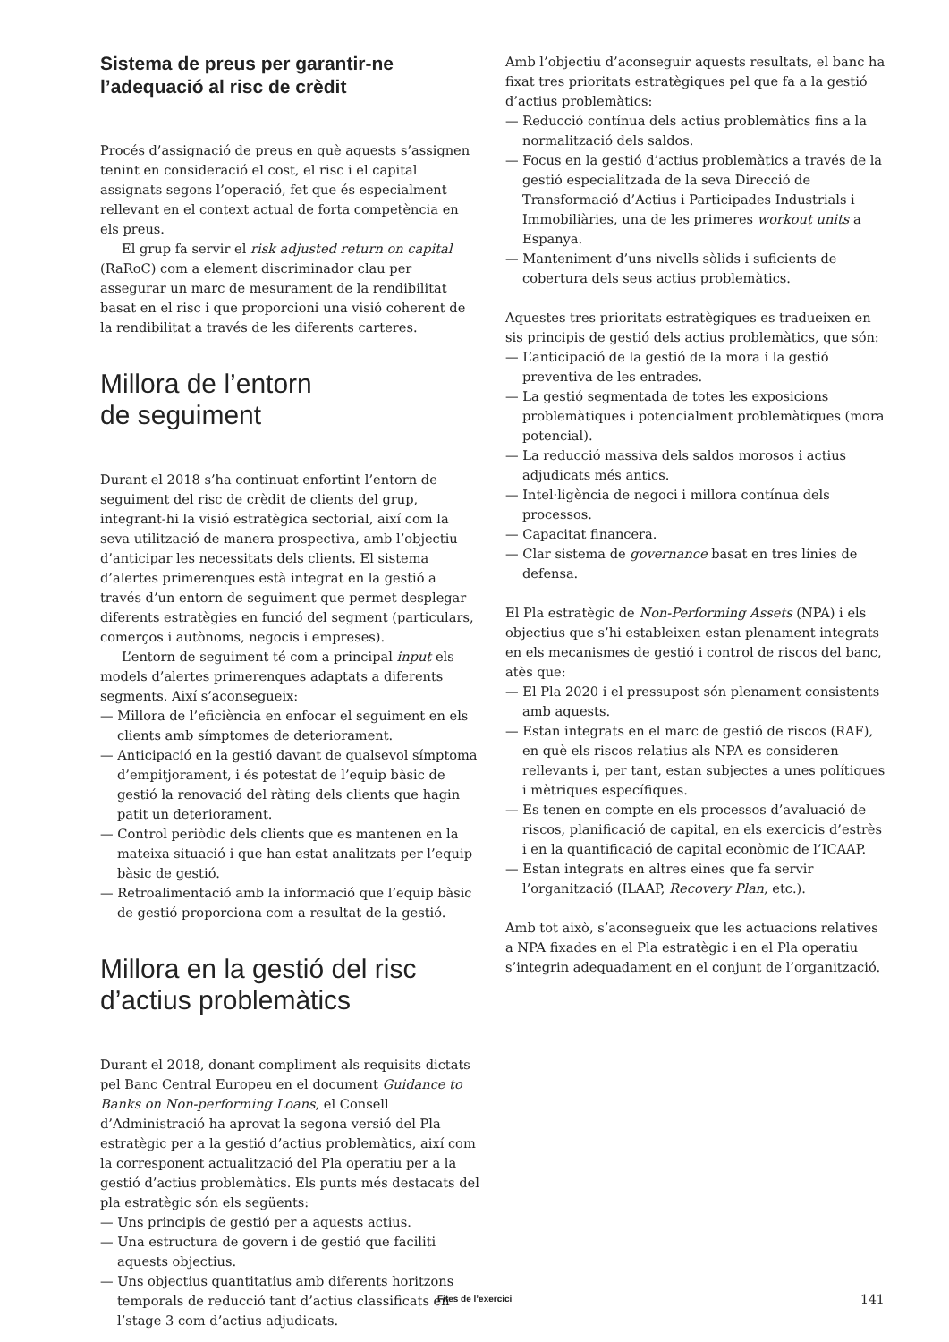Sistema de preus per garantir-ne l’adequació al risc de crèdit
Procés d’assignació de preus en què aquests s’assignen tenint en consideració el cost, el risc i el capital assignats segons l’operació, fet que és especialment rellevant en el context actual de forta competència en els preus.
El grup fa servir el risk adjusted return on capital (RaRoC) com a element discriminador clau per assegurar un marc de mesurament de la rendibilitat basat en el risc i que proporcioni una visió coherent de la rendibilitat a través de les diferents carteres.
Millora de l’entorn
de seguiment
Durant el 2018 s’ha continuat enfortint l’entorn de seguiment del risc de crèdit de clients del grup, integrant-hi la visió estratègica sectorial, així com la seva utilització de manera prospectiva, amb l’objectiu d’anticipar les necessitats dels clients. El sistema d’alertes primerenques està integrat en la gestió a través d’un entorn de seguiment que permet desplegar diferents estratègies en funció del segment (particulars, comerços i autònoms, negocis i empreses).
L’entorn de seguiment té com a principal input els models d’alertes primerenques adaptats a diferents segments. Així s’aconsegueix:
— Millora de l’eficiència en enfocar el seguiment en els clients amb símptomes de deteriorament.
— Anticipació en la gestió davant de qualsevol símptoma d’empitjorament, i és potestat de l’equip bàsic de gestió la renovació del ràting dels clients que hagin patit un deteriorament.
— Control periòdic dels clients que es mantenen en la mateixa situació i que han estat analitzats per l’equip bàsic de gestió.
— Retroalimentació amb la informació que l’equip bàsic de gestió proporciona com a resultat de la gestió.
Millora en la gestió del risc d’actius problemàtics
Durant el 2018, donant compliment als requisits dictats pel Banc Central Europeu en el document Guidance to Banks on Non-performing Loans, el Consell d’Administració ha aprovat la segona versió del Pla estratègic per a la gestió d’actius problemàtics, així com la corresponent actualització del Pla operatiu per a la gestió d’actius problemàtics. Els punts més destacats del pla estratègic són els següents:
— Uns principis de gestió per a aquests actius.
— Una estructura de govern i de gestió que faciliti aquests objectius.
— Uns objectius quantitatius amb diferents horitzons temporals de reducció tant d’actius classificats en l’stage 3 com d’actius adjudicats.
Amb l’objectiu d’aconseguir aquests resultats, el banc ha fixat tres prioritats estratègiques pel que fa a la gestió d’actius problemàtics:
— Reducció contínua dels actius problemàtics fins a la normalització dels saldos.
— Focus en la gestió d’actius problemàtics a través de la gestió especialitzada de la seva Direcció de Transformació d’Actius i Participades Industrials i Immobiliàries, una de les primeres workout units a Espanya.
— Manteniment d’uns nivells sòlids i suficients de cobertura dels seus actius problemàtics.
Aquestes tres prioritats estratègiques es tradueixen en sis principis de gestió dels actius problemàtics, que són:
— L’anticipació de la gestió de la mora i la gestió preventiva de les entrades.
— La gestió segmentada de totes les exposicions problemàtiques i potencialment problemàtiques (mora potencial).
— La reducció massiva dels saldos morosos i actius adjudicats més antics.
— Intel·ligència de negoci i millora contínua dels processos.
— Capacitat financera.
— Clar sistema de governance basat en tres línies de defensa.
El Pla estratègic de Non-Performing Assets (NPA) i els objectius que s’hi estableixen estan plenament integrats en els mecanismes de gestió i control de riscos del banc, atès que:
— El Pla 2020 i el pressupost són plenament consistents amb aquests.
— Estan integrats en el marc de gestió de riscos (RAF), en què els riscos relatius als NPA es consideren rellevants i, per tant, estan subjectes a unes polítiques i mètriques específiques.
— Es tenen en compte en els processos d’avaluació de riscos, planificació de capital, en els exercicis d’estrès i en la quantificació de capital econòmic de l’ICAAP.
— Estan integrats en altres eines que fa servir l’organització (ILAAP, Recovery Plan, etc.).
Amb tot això, s’aconsegueix que les actuacions relatives a NPA fixades en el Pla estratègic i en el Pla operatiu s’integrin adequadament en el conjunt de l’organització.
Fites de l’exercici 141